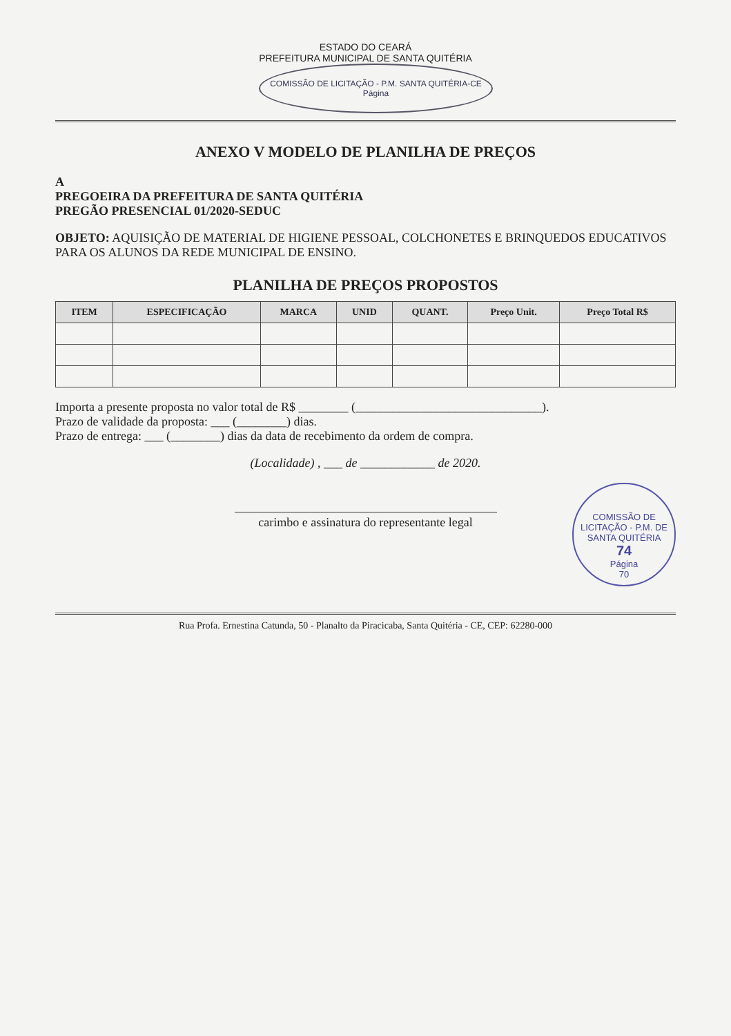ESTADO DO CEARÁ
PREFEITURA MUNICIPAL DE SANTA QUITÉRIA
COMISSÃO DE LICITAÇÃO - P.M. SANTA QUITÉRIA-CE
Página
ANEXO V MODELO DE PLANILHA DE PREÇOS
A
PREGOEIRA DA PREFEITURA DE SANTA QUITÉRIA
PREGÃO PRESENCIAL 01/2020-SEDUC
OBJETO: AQUISIÇÃO DE MATERIAL DE HIGIENE PESSOAL, COLCHONETES E BRINQUEDOS EDUCATIVOS PARA OS ALUNOS DA REDE MUNICIPAL DE ENSINO.
PLANILHA DE PREÇOS PROPOSTOS
| ITEM | ESPECIFICAÇÃO | MARCA | UNID | QUANT. | Preço Unit. | Preço Total R$ |
| --- | --- | --- | --- | --- | --- | --- |
Importa a presente proposta no valor total de R$ ________ (______________________________).
Prazo de validade da proposta: ___ (________) dias.
Prazo de entrega: ___ (________) dias da data de recebimento da ordem de compra.
(Localidade) , ___ de ____________ de 2020.
COMISSÃO DE LICITAÇÃO - P.M. DE SANTA QUITÉRIA
74
Página
70
carimbo e assinatura do representante legal
Rua Profa. Ernestina Catunda, 50 - Planalto da Piracicaba, Santa Quitéria - CE, CEP: 62280-000